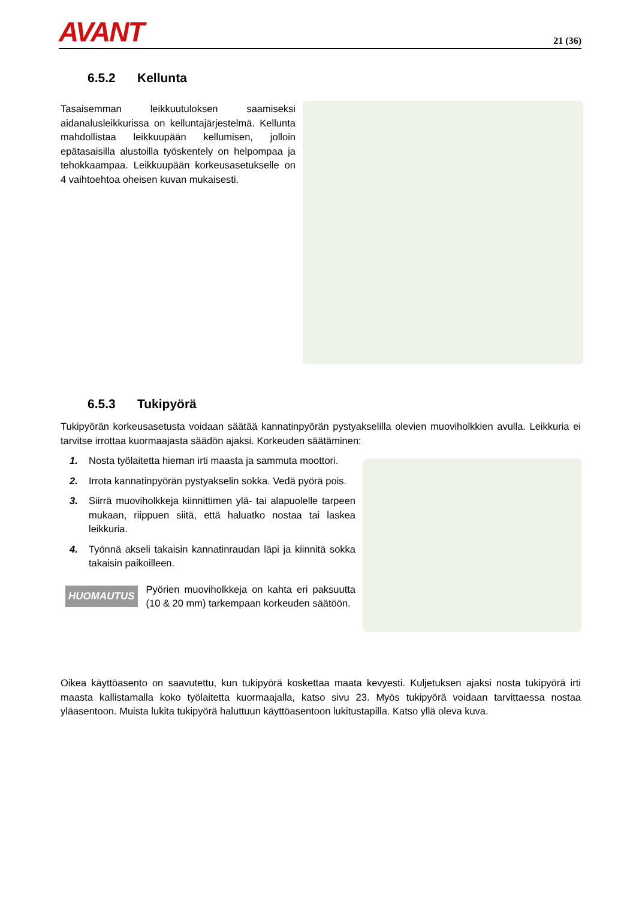AVANT
21 (36)
6.5.2 Kellunta
Tasaisemman leikkuutuloksen saamiseksi aidanalusleikkurissa on kelluntajärjestelmä. Kellunta mahdollistaa leikkuupään kellumisen, jolloin epätasaisilla alustoilla työskentely on helpompaa ja tehokkaampaa. Leikkuupään korkeusasetukselle on 4 vaihtoehtoa oheisen kuvan mukaisesti.
6.5.3 Tukipyörä
Tukipyörän korkeusasetusta voidaan säätää kannatinpyörän pystyakselilla olevien muoviholkkien avulla. Leikkuria ei tarvitse irrottaa kuormaajasta säädön ajaksi. Korkeuden säätäminen:
1. Nosta työlaitetta hieman irti maasta ja sammuta moottori.
2. Irrota kannatinpyörän pystyakselin sokka. Vedä pyörä pois.
3. Siirrä muoviholkkeja kiinnittimen ylä- tai alapuolelle tarpeen mukaan, riippuen siitä, että haluatko nostaa tai laskea leikkuria.
4. Työnnä akseli takaisin kannatinraudan läpi ja kiinnitä sokka takaisin paikoilleen.
HUOMAUTUS
Pyörien muoviholkkeja on kahta eri paksuutta (10 & 20 mm) tarkempaan korkeuden säätöön.
Oikea käyttöasento on saavutettu, kun tukipyörä koskettaa maata kevyesti. Kuljetuksen ajaksi nosta tukipyörä irti maasta kallistamalla koko työlaitetta kuormaajalla, katso sivu 23. Myös tukipyörä voidaan tarvittaessa nostaa yläasentoon. Muista lukita tukipyörä haluttuun käyttöasentoon lukitustapilla. Katso yllä oleva kuva.